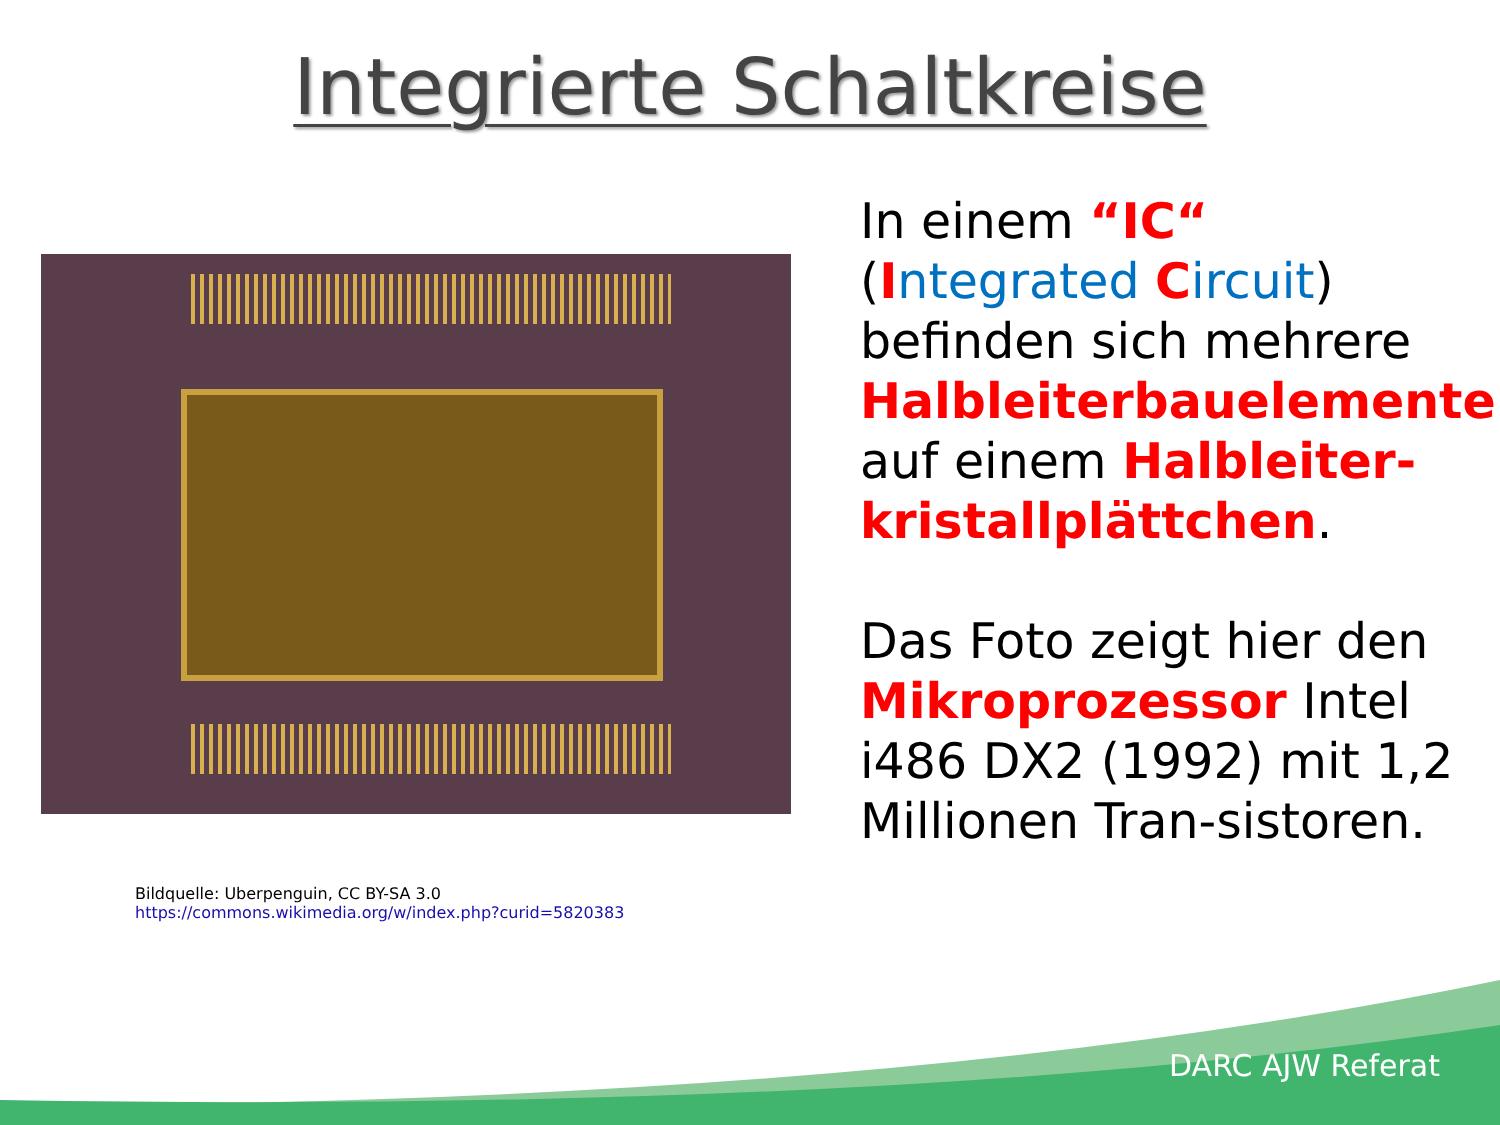Integrierte Schaltkreise
Bildquelle: Uberpenguin, CC BY-SA 3.0
https://commons.wikimedia.org/w/index.php?curid=5820383
In einem “IC“ (Integrated Circuit) befinden sich mehrere Halbleiterbauelemente auf einem Halbleiter-kristallplättchen.
Das Foto zeigt hier den Mikroprozessor Intel i486 DX2 (1992) mit 1,2 Millionen Tran-sistoren.
DARC AJW Referat